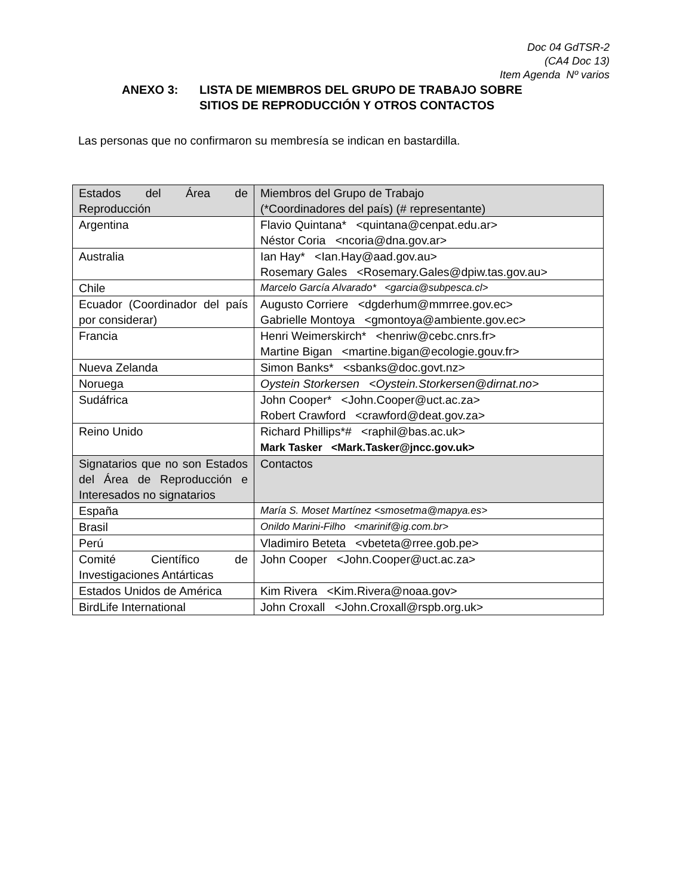Doc 04 GdTSR-2
(CA4 Doc 13)
Item Agenda Nº varios
ANEXO 3: LISTA DE MIEMBROS DEL GRUPO DE TRABAJO SOBRE
SITIOS DE REPRODUCCIÓN Y OTROS CONTACTOS
Las personas que no confirmaron su membresía se indican en bastardilla.
| Estados del Área de Reproducción | Miembros del Grupo de Trabajo (*Coordinadores del país) (# representante) |
| Argentina | Flavio Quintana* <quintana@cenpat.edu.ar> Néstor Coria <ncoria@dna.gov.ar> |
| Australia | Ian Hay* <Ian.Hay@aad.gov.au> Rosemary Gales <Rosemary.Gales@dpiw.tas.gov.au> |
| Chile | Marcelo García Alvarado* <garcia@subpesca.cl> |
| Ecuador (Coordinador del país por considerar) | Augusto Corriere <dgderhum@mmrree.gov.ec> Gabrielle Montoya <gmontoya@ambiente.gov.ec> |
| Francia | Henri Weimerskirch* <henriw@cebc.cnrs.fr> Martine Bigan <martine.bigan@ecologie.gouv.fr> |
| Nueva Zelanda | Simon Banks* <sbanks@doc.govt.nz> |
| Noruega | Oystein Storkersen <Oystein.Storkersen@dirnat.no> |
| Sudáfrica | John Cooper* <John.Cooper@uct.ac.za> Robert Crawford <crawford@deat.gov.za> |
| Reino Unido | Richard Phillips*# <raphil@bas.ac.uk> Mark Tasker <Mark.Tasker@jncc.gov.uk> |
| Signatarios que no son Estados del Área de Reproducción e Interesados no signatarios | Contactos |
| España | María S. Moset Martínez <smosetma@mapya.es> |
| Brasil | Onildo Marini-Filho <marinif@ig.com.br> |
| Perú | Vladimiro Beteta <vbeteta@rree.gob.pe> |
| Comité Científico de Investigaciones Antárticas | John Cooper <John.Cooper@uct.ac.za> |
| Estados Unidos de América | Kim Rivera <Kim.Rivera@noaa.gov> |
| BirdLife International | John Croxall <John.Croxall@rspb.org.uk> |